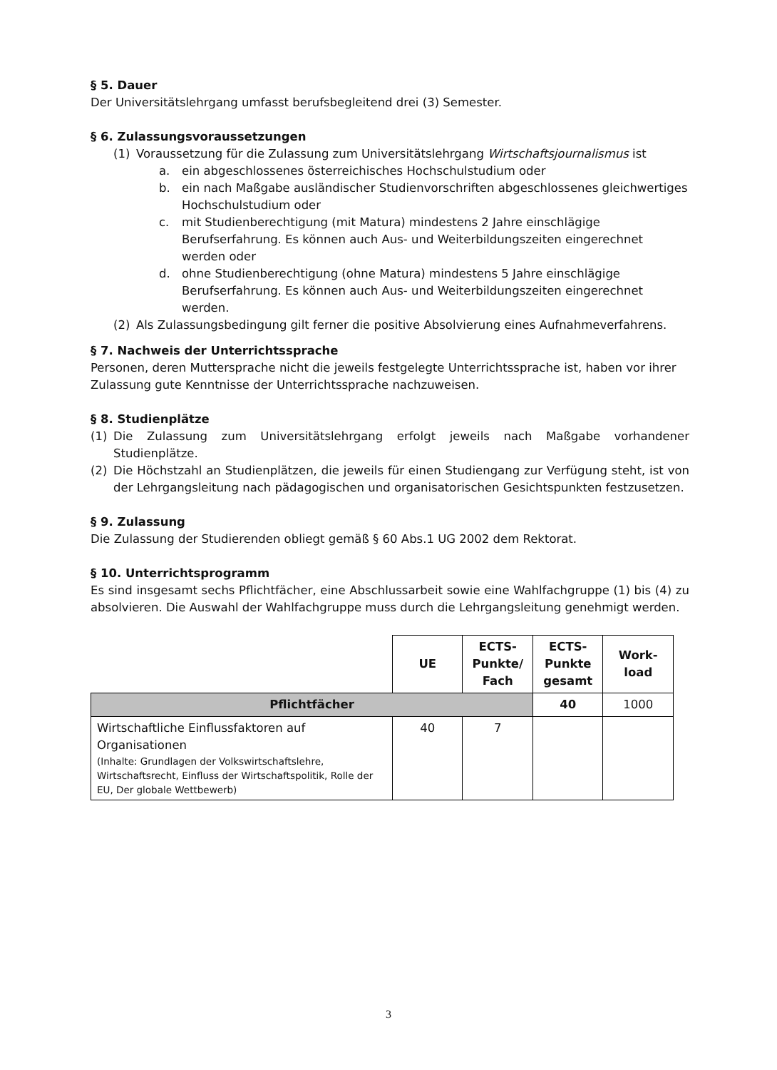§ 5. Dauer
Der Universitätslehrgang umfasst berufsbegleitend drei (3) Semester.
§ 6. Zulassungsvoraussetzungen
(1) Voraussetzung für die Zulassung zum Universitätslehrgang Wirtschaftsjournalismus ist
a. ein abgeschlossenes österreichisches Hochschulstudium oder
b. ein nach Maßgabe ausländischer Studienvorschriften abgeschlossenes gleichwertiges Hochschulstudium oder
c. mit Studienberechtigung (mit Matura) mindestens 2 Jahre einschlägige Berufserfahrung. Es können auch Aus- und Weiterbildungszeiten eingerechnet werden oder
d. ohne Studienberechtigung (ohne Matura) mindestens 5 Jahre einschlägige Berufserfahrung. Es können auch Aus- und Weiterbildungszeiten eingerechnet werden.
(2) Als Zulassungsbedingung gilt ferner die positive Absolvierung eines Aufnahmeverfahrens.
§ 7. Nachweis der Unterrichtssprache
Personen, deren Muttersprache nicht die jeweils festgelegte Unterrichtssprache ist, haben vor ihrer Zulassung gute Kenntnisse der Unterrichtssprache nachzuweisen.
§ 8. Studienplätze
(1) Die Zulassung zum Universitätslehrgang erfolgt jeweils nach Maßgabe vorhandener Studienplätze.
(2) Die Höchstzahl an Studienplätzen, die jeweils für einen Studiengang zur Verfügung steht, ist von der Lehrgangsleitung nach pädagogischen und organisatorischen Gesichtspunkten festzusetzen.
§ 9. Zulassung
Die Zulassung der Studierenden obliegt gemäß § 60 Abs.1 UG 2002 dem Rektorat.
§ 10. Unterrichtsprogramm
Es sind insgesamt sechs Pflichtfächer, eine Abschlussarbeit sowie eine Wahlfachgruppe (1) bis (4) zu absolvieren. Die Auswahl der Wahlfachgruppe muss durch die Lehrgangsleitung genehmigt werden.
| | UE | ECTS- Punkte/ Fach | ECTS- Punkte gesamt | Work- load |
| --- | --- | --- | --- | --- |
| Pflichtfächer | | | 40 | 1000 |
| Wirtschaftliche Einflussfaktoren auf Organisationen (Inhalte: Grundlagen der Volkswirtschaftslehre, Wirtschaftsrecht, Einfluss der Wirtschaftspolitik, Rolle der EU, Der globale Wettbewerb) | 40 | 7 | | |
3